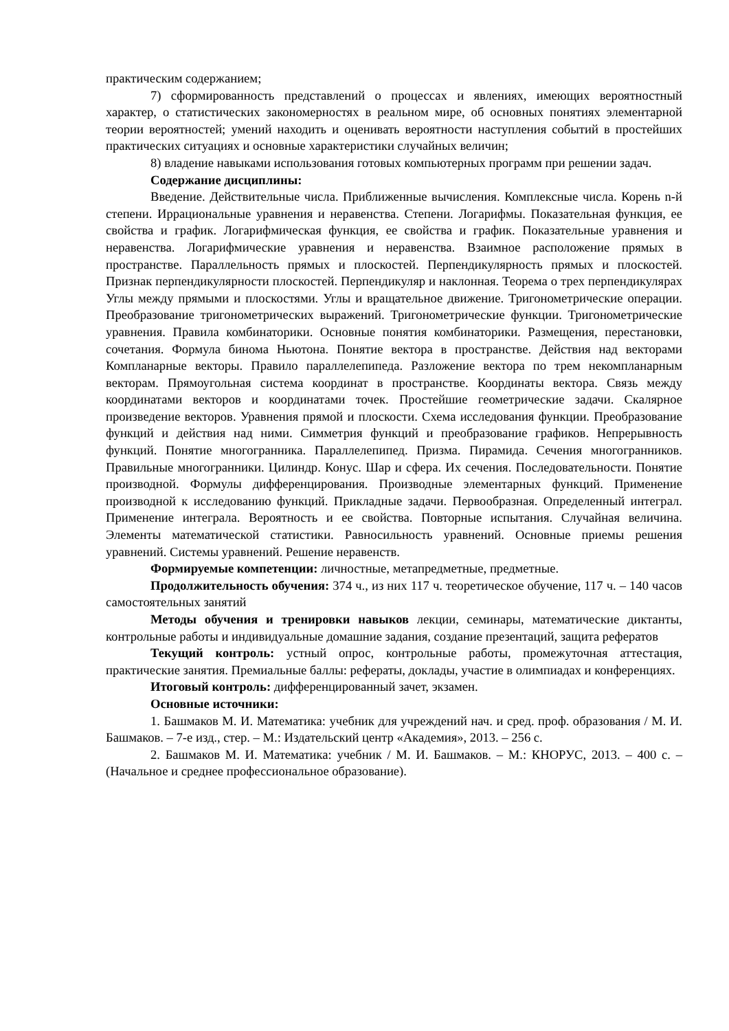практическим содержанием;
7) сформированность представлений о процессах и явлениях, имеющих вероятностный характер, о статистических закономерностях в реальном мире, об основных понятиях элементарной теории вероятностей; умений находить и оценивать вероятности наступления событий в простейших практических ситуациях и основные характеристики случайных величин;
8) владение навыками использования готовых компьютерных программ при решении задач.
Содержание дисциплины:
Введение. Действительные числа. Приближенные вычисления. Комплексные числа. Корень n-й степени. Иррациональные уравнения и неравенства. Степени. Логарифмы. Показательная функция, ее свойства и график. Логарифмическая функция, ее свойства и график. Показательные уравнения и неравенства. Логарифмические уравнения и неравенства. Взаимное расположение прямых в пространстве. Параллельность прямых и плоскостей. Перпендикулярность прямых и плоскостей. Признак перпендикулярности плоскостей. Перпендикуляр и наклонная. Теорема о трех перпендикулярах Углы между прямыми и плоскостями. Углы и вращательное движение. Тригонометрические операции. Преобразование тригонометрических выражений. Тригонометрические функции. Тригонометрические уравнения. Правила комбинаторики. Основные понятия комбинаторики. Размещения, перестановки, сочетания. Формула бинома Ньютона. Понятие вектора в пространстве. Действия над векторами Компланарные векторы. Правило параллелепипеда. Разложение вектора по трем некомпланарным векторам. Прямоугольная система координат в пространстве. Координаты вектора. Связь между координатами векторов и координатами точек. Простейшие геометрические задачи. Скалярное произведение векторов. Уравнения прямой и плоскости. Схема исследования функции. Преобразование функций и действия над ними. Симметрия функций и преобразование графиков. Непрерывность функций. Понятие многогранника. Параллелепипед. Призма. Пирамида. Сечения многогранников. Правильные многогранники. Цилиндр. Конус. Шар и сфера. Их сечения. Последовательности. Понятие производной. Формулы дифференцирования. Производные элементарных функций. Применение производной к исследованию функций. Прикладные задачи. Первообразная. Определенный интеграл. Применение интеграла. Вероятность и ее свойства. Повторные испытания. Случайная величина. Элементы математической статистики. Равносильность уравнений. Основные приемы решения уравнений. Системы уравнений. Решение неравенств.
Формируемые компетенции: личностные, метапредметные, предметные.
Продолжительность обучения: 374 ч., из них 117 ч. теоретическое обучение, 117 ч. – 140 часов самостоятельных занятий
Методы обучения и тренировки навыков лекции, семинары, математические диктанты, контрольные работы и индивидуальные домашние задания, создание презентаций, защита рефератов
Текущий контроль: устный опрос, контрольные работы, промежуточная аттестация, практические занятия. Премиальные баллы: рефераты, доклады, участие в олимпиадах и конференциях.
Итоговый контроль: дифференцированный зачет, экзамен.
Основные источники:
1. Башмаков М. И. Математика: учебник для учреждений нач. и сред. проф. образования / М. И. Башмаков. – 7-е изд., стер. – М.: Издательский центр «Академия», 2013. – 256 с.
2. Башмаков М. И. Математика: учебник / М. И. Башмаков. – М.: КНОРУС, 2013. – 400 с. – (Начальное и среднее профессиональное образование).